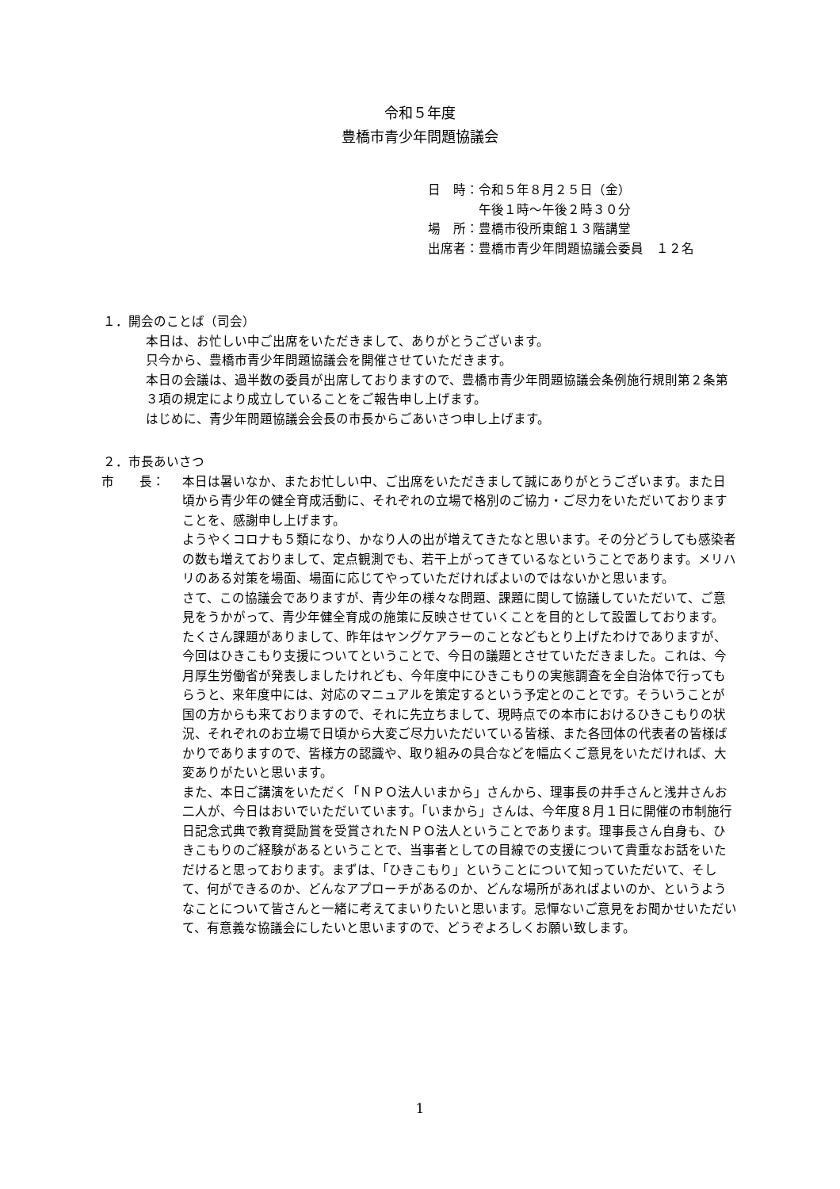令和５年度
豊橋市青少年問題協議会
日　時：令和５年８月２５日（金）
　　　　午後１時～午後２時３０分
場　所：豊橋市役所東館１３階講堂
出席者：豊橋市青少年問題協議会委員　１２名
１．開会のことば（司会）
本日は、お忙しい中ご出席をいただきまして、ありがとうございます。
只今から、豊橋市青少年問題協議会を開催させていただきます。
本日の会議は、過半数の委員が出席しておりますので、豊橋市青少年問題協議会条例施行規則第２条第３項の規定により成立していることをご報告申し上げます。
はじめに、青少年問題協議会会長の市長からごあいさつ申し上げます。
２．市長あいさつ
市　　長： 本日は暑いなか、またお忙しい中、ご出席をいただきまして誠にありがとうございます。また日頃から青少年の健全育成活動に、それぞれの立場で格別のご協力・ご尽力をいただいておりますことを、感謝申し上げます。
ようやくコロナも５類になり、かなり人の出が増えてきたなと思います。その分どうしても感染者の数も増えておりまして、定点観測でも、若干上がってきているなということであります。メリハリのある対策を場面、場面に応じてやっていただければよいのではないかと思います。
さて、この協議会でありますが、青少年の様々な問題、課題に関して協議していただいて、ご意見をうかがって、青少年健全育成の施策に反映させていくことを目的として設置しております。
たくさん課題がありまして、昨年はヤングケアラーのことなどもとり上げたわけでありますが、今回はひきこもり支援についてということで、今日の議題とさせていただきました。これは、今月厚生労働省が発表しましたけれども、今年度中にひきこもりの実態調査を全自治体で行ってもらうと、来年度中には、対応のマニュアルを策定するという予定とのことです。そういうことが国の方からも来ておりますので、それに先立ちまして、現時点での本市におけるひきこもりの状況、それぞれのお立場で日頃から大変ご尽力いただいている皆様、また各団体の代表者の皆様ばかりでありますので、皆様方の認識や、取り組みの具合などを幅広くご意見をいただければ、大変ありがたいと思います。
また、本日ご講演をいただく「ＮＰＯ法人いまから」さんから、理事長の井手さんと浅井さんお二人が、今日はおいでいただいています。「いまから」さんは、今年度８月１日に開催の市制施行日記念式典で教育奨励賞を受賞されたＮＰＯ法人ということであります。理事長さん自身も、ひきこもりのご経験があるということで、当事者としての目線での支援について貴重なお話をいただけると思っております。まずは、「ひきこもり」ということについて知っていただいて、そして、何ができるのか、どんなアプローチがあるのか、どんな場所があればよいのか、というようなことについて皆さんと一緒に考えてまいりたいと思います。忌憚ないご意見をお聞かせいただいて、有意義な協議会にしたいと思いますので、どうぞよろしくお願い致します。
1